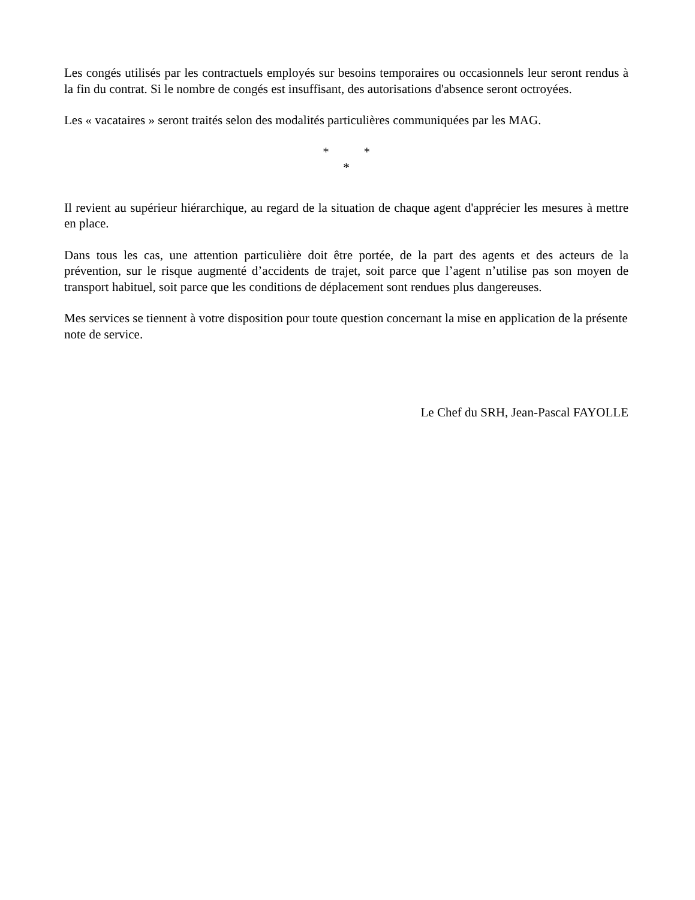Les congés utilisés par les contractuels employés sur besoins temporaires ou occasionnels leur seront rendus à la fin du contrat. Si le nombre de congés est insuffisant, des autorisations d'absence seront octroyées.
Les « vacataires » seront traités selon des modalités particulières communiquées par les MAG.
* *
*
Il revient au supérieur hiérarchique, au regard de la situation de chaque agent d'apprécier les mesures à mettre en place.
Dans tous les cas, une attention particulière doit être portée, de la part des agents et des acteurs de la prévention, sur le risque augmenté d’accidents de trajet, soit parce que l’agent n’utilise pas son moyen de transport habituel, soit parce que les conditions de déplacement sont rendues plus dangereuses.
Mes services se tiennent à votre disposition pour toute question concernant la mise en application de la présente note de service.
Le Chef du SRH, Jean-Pascal FAYOLLE